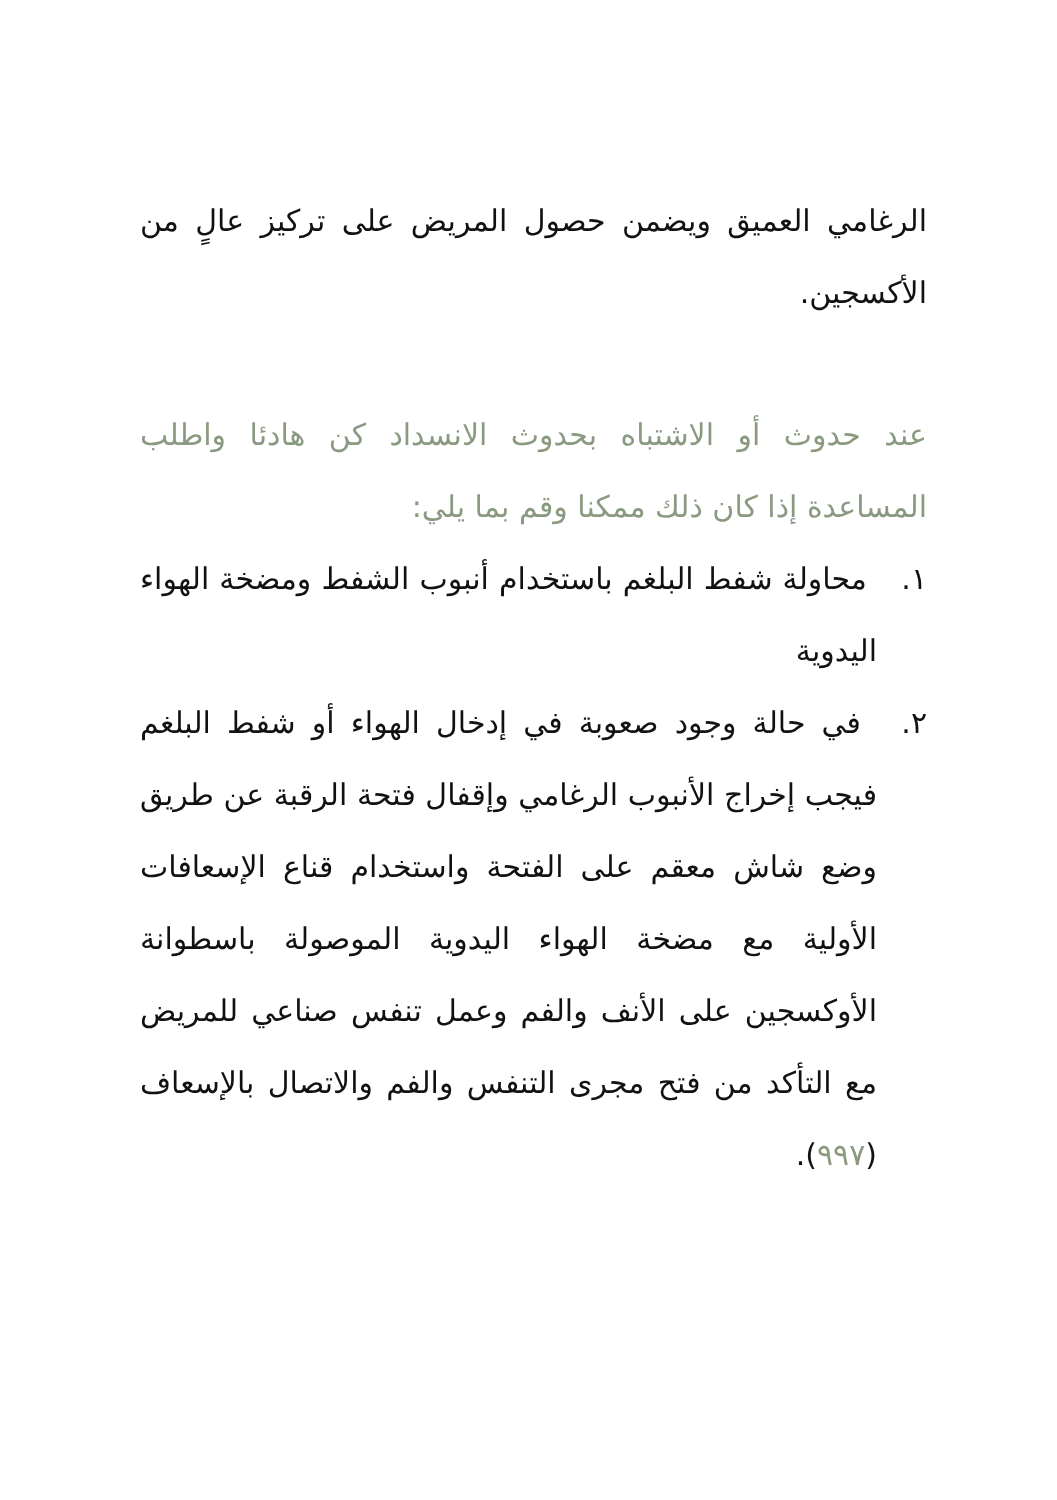الرغامي العميق ويضمن حصول المريض على تركيز عالٍ من الأكسجين.
عند حدوث أو الاشتباه بحدوث الانسداد كن هادئا واطلب المساعدة إذا كان ذلك ممكنا وقم بما يلي:
١. محاولة شفط البلغم باستخدام أنبوب الشفط ومضخة الهواء اليدوية
٢. في حالة وجود صعوبة في إدخال الهواء أو شفط البلغم فيجب إخراج الأنبوب الرغامي وإقفال فتحة الرقبة عن طريق وضع شاش معقم على الفتحة واستخدام قناع الإسعافات الأولية مع مضخة الهواء اليدوية الموصولة باسطوانة الأوكسجين على الأنف والفم وعمل تنفس صناعي للمريض مع التأكد من فتح مجرى التنفس والفم والاتصال بالإسعاف (٩٩٧).